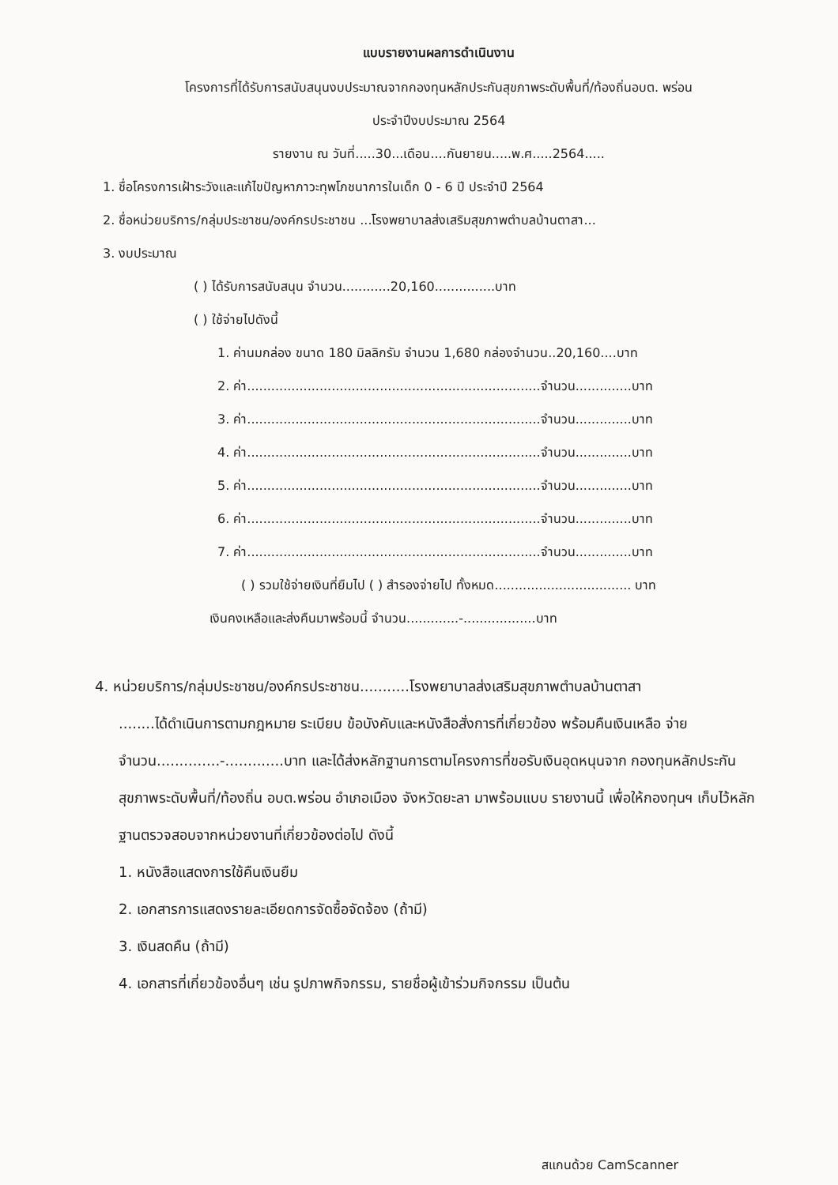แบบรายงานผลการดำเนินงาน
โครงการที่ได้รับการสนับสนุนงบประมาณจากกองทุนหลักประกันสุขภาพระดับพื้นที่/ท้องถิ่นอบต. พร่อน
ประจำปีงบประมาณ 2564
รายงาน ณ วันที่.....30...เดือน....กันยายน.....พ.ศ.....2564.....
1. ชื่อโครงการเฝ้าระวังและแก้ไขปัญหาภาวะทุพโภชนาการในเด็ก 0 - 6 ปี ประจำปี 2564
2. ชื่อหน่วยบริการ/กลุ่มประชาชน/องค์กรประชาชน ...โรงพยาบาลส่งเสริมสุขภาพตำบลบ้านตาสา...
3. งบประมาณ
( ) ได้รับการสนับสนุน จำนวน............20,160...............บาท
( ) ใช้จ่ายไปดังนี้
1. ค่านมกล่อง ขนาด 180 มิลลิกรัม จำนวน 1,680 กล่องจำนวน..20,160....บาท
2. ค่า.........................................................................จำนวน..............บาท
3. ค่า.........................................................................จำนวน..............บาท
4. ค่า.........................................................................จำนวน..............บาท
5. ค่า.........................................................................จำนวน..............บาท
6. ค่า.........................................................................จำนวน..............บาท
7. ค่า.........................................................................จำนวน..............บาท
( ) รวมใช้จ่ายเงินที่ยืมไป ( ) สำรองจ่ายไป ทั้งหมด.................................. บาท
เงินคงเหลือและส่งคืนมาพร้อมนี้ จำนวน.............-..................บาท
4. หน่วยบริการ/กลุ่มประชาชน/องค์กรประชาชน...........โรงพยาบาลส่งเสริมสุขภาพตำบลบ้านตาสา
........ได้ดำเนินการตามกฎหมาย ระเบียบ ข้อบังคับและหนังสือสั่งการที่เกี่ยวข้อง พร้อมคืนเงินเหลือ จ่าย จำนวน..............-.............บาท และได้ส่งหลักฐานการตามโครงการที่ขอรับเงินอุดหนุนจาก กองทุนหลักประกันสุขภาพระดับพื้นที่/ท้องถิ่น อบต.พร่อน อำเภอเมือง จังหวัดยะลา มาพร้อมแบบ รายงานนี้ เพื่อให้กองทุนฯ เก็บไว้หลักฐานตรวจสอบจากหน่วยงานที่เกี่ยวข้องต่อไป ดังนี้
1. หนังสือแสดงการใช้คืนเงินยืม
2. เอกสารการแสดงรายละเอียดการจัดซื้อจัดจ้อง (ถ้ามี)
3. เงินสดคืน (ถ้ามี)
4. เอกสารที่เกี่ยวข้องอื่นๆ เช่น รูปภาพกิจกรรม, รายชื่อผู้เข้าร่วมกิจกรรม เป็นต้น
สแกนด้วย CamScanner